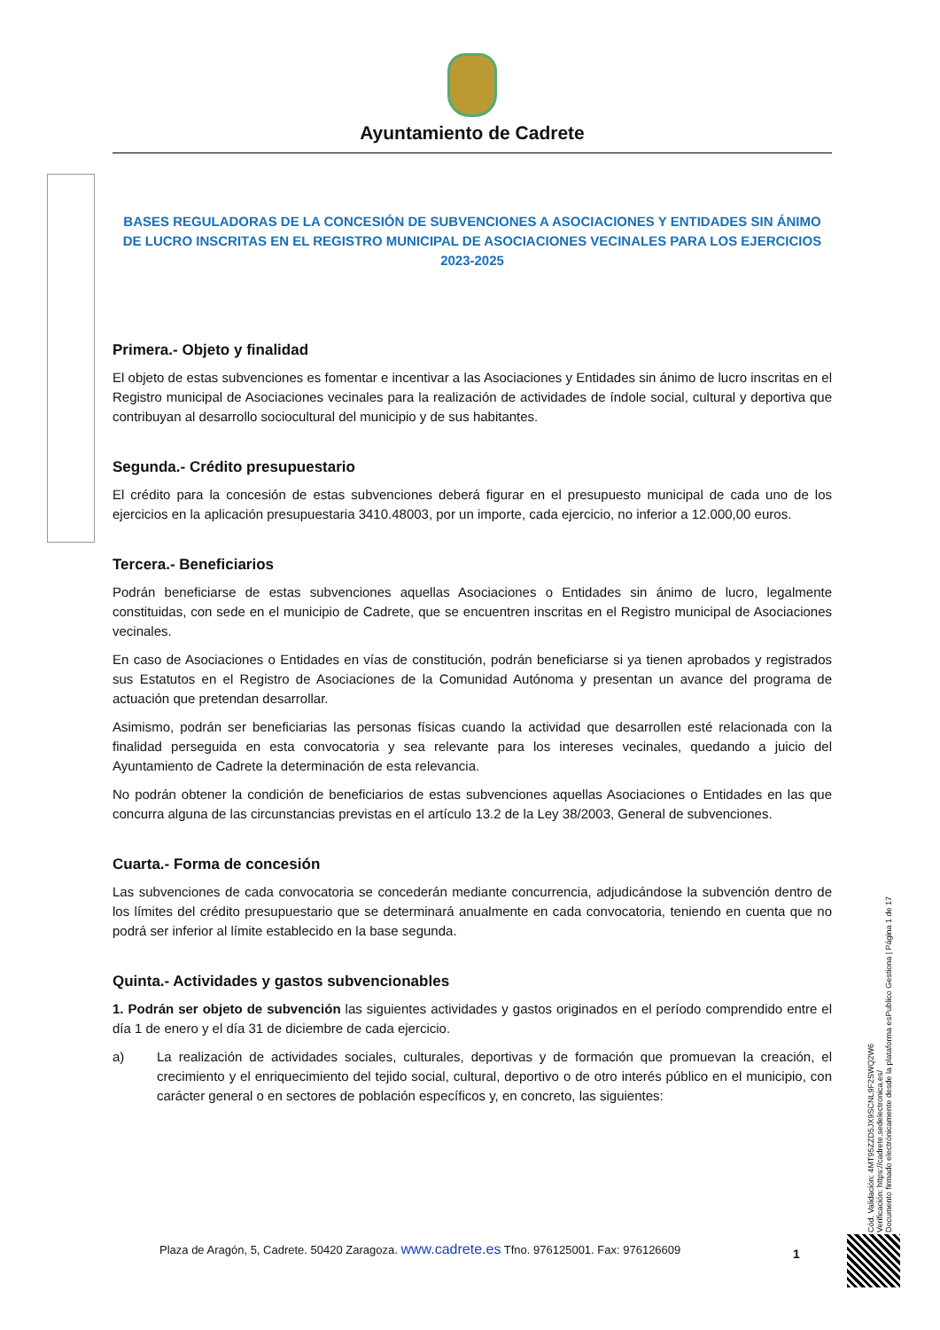Ayuntamiento de Cadrete
BASES REGULADORAS DE LA CONCESIÓN DE SUBVENCIONES A ASOCIACIONES Y ENTIDADES SIN ÁNIMO DE LUCRO INSCRITAS EN EL REGISTRO MUNICIPAL DE ASOCIACIONES VECINALES PARA LOS EJERCICIOS 2023-2025
Primera.- Objeto y finalidad
El objeto de estas subvenciones es fomentar e incentivar a las Asociaciones y Entidades sin ánimo de lucro inscritas en el Registro municipal de Asociaciones vecinales para la realización de actividades de índole social, cultural y deportiva que contribuyan al desarrollo sociocultural del municipio y de sus habitantes.
Segunda.- Crédito presupuestario
El crédito para la concesión de estas subvenciones deberá figurar en el presupuesto municipal de cada uno de los ejercicios en la aplicación presupuestaria 3410.48003, por un importe, cada ejercicio, no inferior a 12.000,00 euros.
Tercera.- Beneficiarios
Podrán beneficiarse de estas subvenciones aquellas Asociaciones o Entidades sin ánimo de lucro, legalmente constituidas, con sede en el municipio de Cadrete, que se encuentren inscritas en el Registro municipal de Asociaciones vecinales.
En caso de Asociaciones o Entidades en vías de constitución, podrán beneficiarse si ya tienen aprobados y registrados sus Estatutos en el Registro de Asociaciones de la Comunidad Autónoma y presentan un avance del programa de actuación que pretendan desarrollar.
Asimismo, podrán ser beneficiarias las personas físicas cuando la actividad que desarrollen esté relacionada con la finalidad perseguida en esta convocatoria y sea relevante para los intereses vecinales, quedando a juicio del Ayuntamiento de Cadrete la determinación de esta relevancia.
No podrán obtener la condición de beneficiarios de estas subvenciones aquellas Asociaciones o Entidades en las que concurra alguna de las circunstancias previstas en el artículo 13.2 de la Ley 38/2003, General de subvenciones.
Cuarta.- Forma de concesión
Las subvenciones de cada convocatoria se concederán mediante concurrencia, adjudicándose la subvención dentro de los límites del crédito presupuestario que se determinará anualmente en cada convocatoria, teniendo en cuenta que no podrá ser inferior al límite establecido en la base segunda.
Quinta.- Actividades y gastos subvencionables
1. Podrán ser objeto de subvención las siguientes actividades y gastos originados en el período comprendido entre el día 1 de enero y el día 31 de diciembre de cada ejercicio.
a) La realización de actividades sociales, culturales, deportivas y de formación que promuevan la creación, el crecimiento y el enriquecimiento del tejido social, cultural, deportivo o de otro interés público en el municipio, con carácter general o en sectores de población específicos y, en concreto, las siguientes:
Cód. Validación: 4MT95ZZD5JX9SCNL9F2SWQ2W6
Verificación: https://cadrete.sedelectronica.es/
Documento firmado electrónicamente desde la plataforma esPublico Gestiona | Página 1 de 17
Plaza de Aragón, 5, Cadrete. 50420 Zaragoza. www.cadrete.es Tfno. 976125001. Fax: 976126609
1